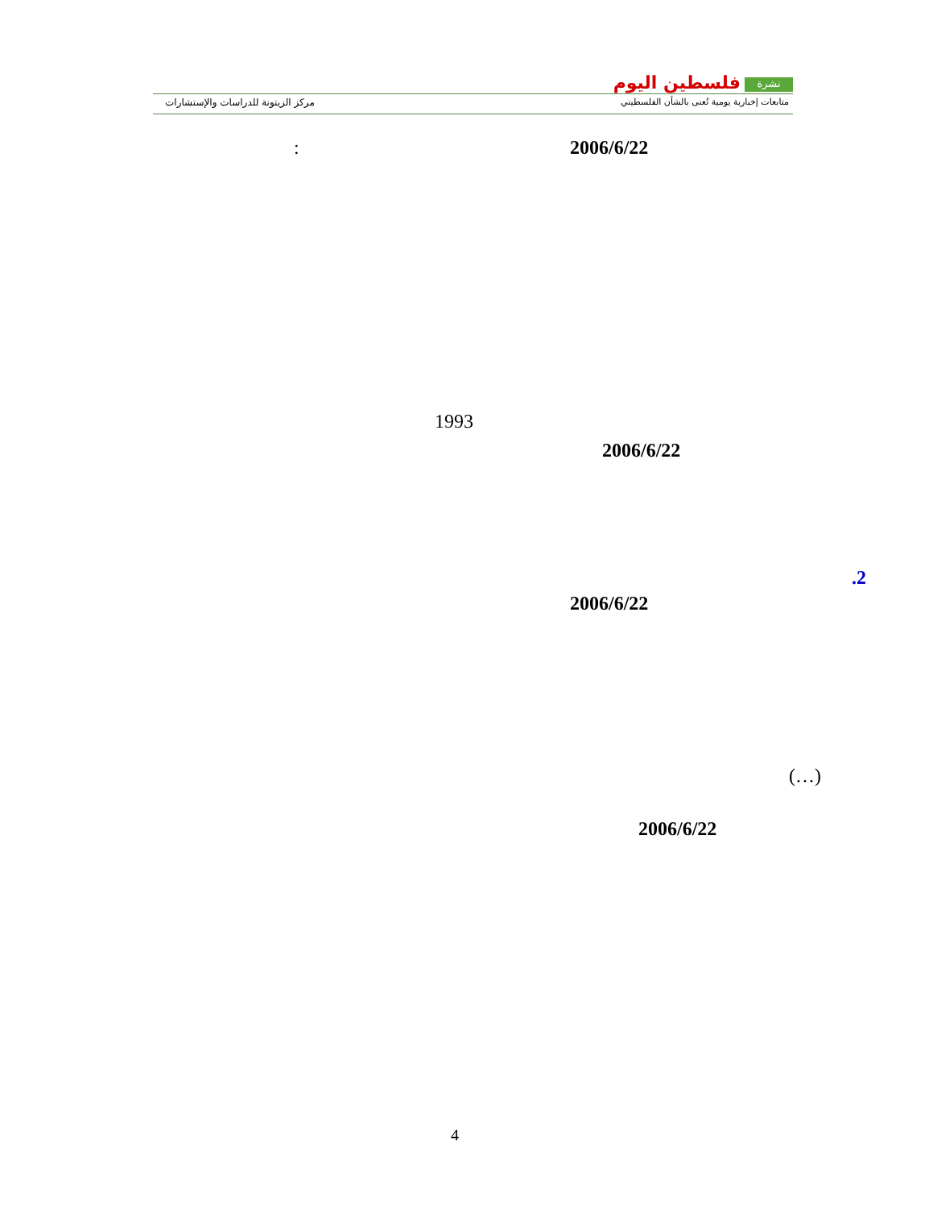مركز الزيتونة للدراسات والإستشارات
نشرة فلسطين اليوم
متابعات إخبارية يومية تُعنى بالشأن الفلسطيني
2006/6/22
:
1993
2006/6/22
.2
2006/6/22
(…)
2006/6/22
4